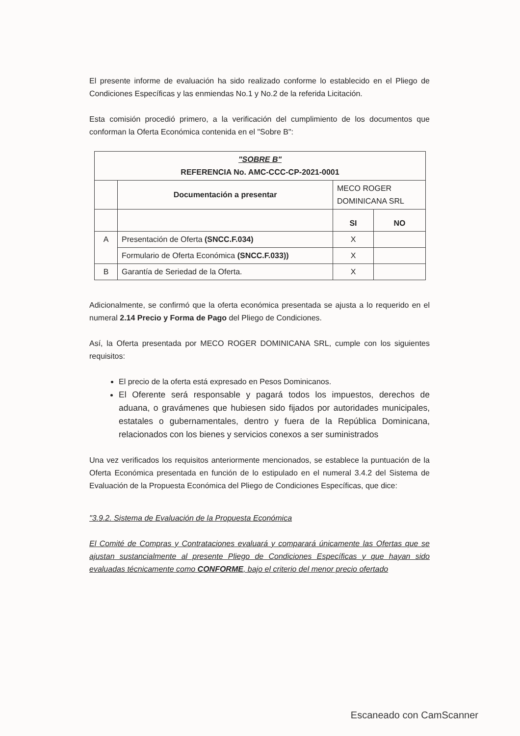El presente informe de evaluación ha sido realizado conforme lo establecido en el Pliego de Condiciones Específicas y las enmiendas No.1 y No.2 de la referida Licitación.
Esta comisión procedió primero, a la verificación del cumplimiento de los documentos que conforman la Oferta Económica contenida en el "Sobre B":
| "SOBRE B" REFERENCIA No. AMC-CCC-CP-2021-0001 | | | |
| --- | --- | --- | --- |
| | Documentación a presentar | MECO ROGER DOMINICANA SRL | |
| | | SI | NO |
| A | Presentación de Oferta (SNCC.F.034) | X | |
| | Formulario de Oferta Económica (SNCC.F.033)) | X | |
| B | Garantía de Seriedad de la Oferta. | X | |
Adicionalmente, se confirmó que la oferta económica presentada se ajusta a lo requerido en el numeral 2.14 Precio y Forma de Pago del Pliego de Condiciones.
Así, la Oferta presentada por MECO ROGER DOMINICANA SRL, cumple con los siguientes requisitos:
El precio de la oferta está expresado en Pesos Dominicanos.
El Oferente será responsable y pagará todos los impuestos, derechos de aduana, o gravámenes que hubiesen sido fijados por autoridades municipales, estatales o gubernamentales, dentro y fuera de la República Dominicana, relacionados con los bienes y servicios conexos a ser suministrados
Una vez verificados los requisitos anteriormente mencionados, se establece la puntuación de la Oferta Económica presentada en función de lo estipulado en el numeral 3.4.2 del Sistema de Evaluación de la Propuesta Económica del Pliego de Condiciones Específicas, que dice:
"3.9.2. Sistema de Evaluación de la Propuesta Económica
El Comité de Compras y Contrataciones evaluará y comparará únicamente las Ofertas que se ajustan sustancialmente al presente Pliego de Condiciones Específicas y que hayan sido evaluadas técnicamente como CONFORME, bajo el criterio del menor precio ofertado
Escaneado con CamScanner